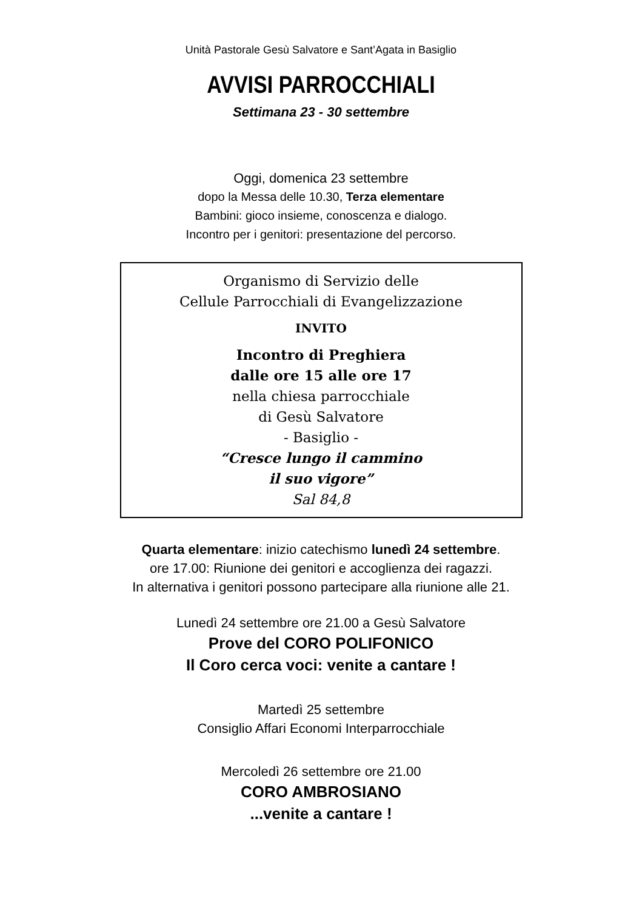Unità Pastorale Gesù Salvatore e Sant’Agata in Basiglio
AVVISI PARROCCHIALI
Settimana 23 - 30 settembre
Oggi, domenica 23 settembre
dopo la Messa delle 10.30, Terza elementare
Bambini: gioco insieme, conoscenza e dialogo.
Incontro per i genitori: presentazione del percorso.
Organismo di Servizio delle
Cellule Parrocchiali di Evangelizzazione
INVITO
Incontro di Preghiera
dalle ore 15 alle ore 17
nella chiesa parrocchiale
di Gesù Salvatore
- Basiglio -
“Cresce lungo il cammino
il suo vigore”
Sal 84,8
Quarta elementare: inizio catechismo lunedì 24 settembre.
ore 17.00: Riunione dei genitori e accoglienza dei ragazzi.
In alternativa i genitori possono partecipare alla riunione alle 21.
Lunedì 24 settembre ore 21.00 a Gesù Salvatore
Prove del CORO POLIFONICO
Il Coro cerca voci: venite a cantare !
Martedì 25 settembre
Consiglio Affari Economi Interparrocchiale
Mercoledì 26 settembre ore 21.00
CORO AMBROSIANO
...venite a cantare !